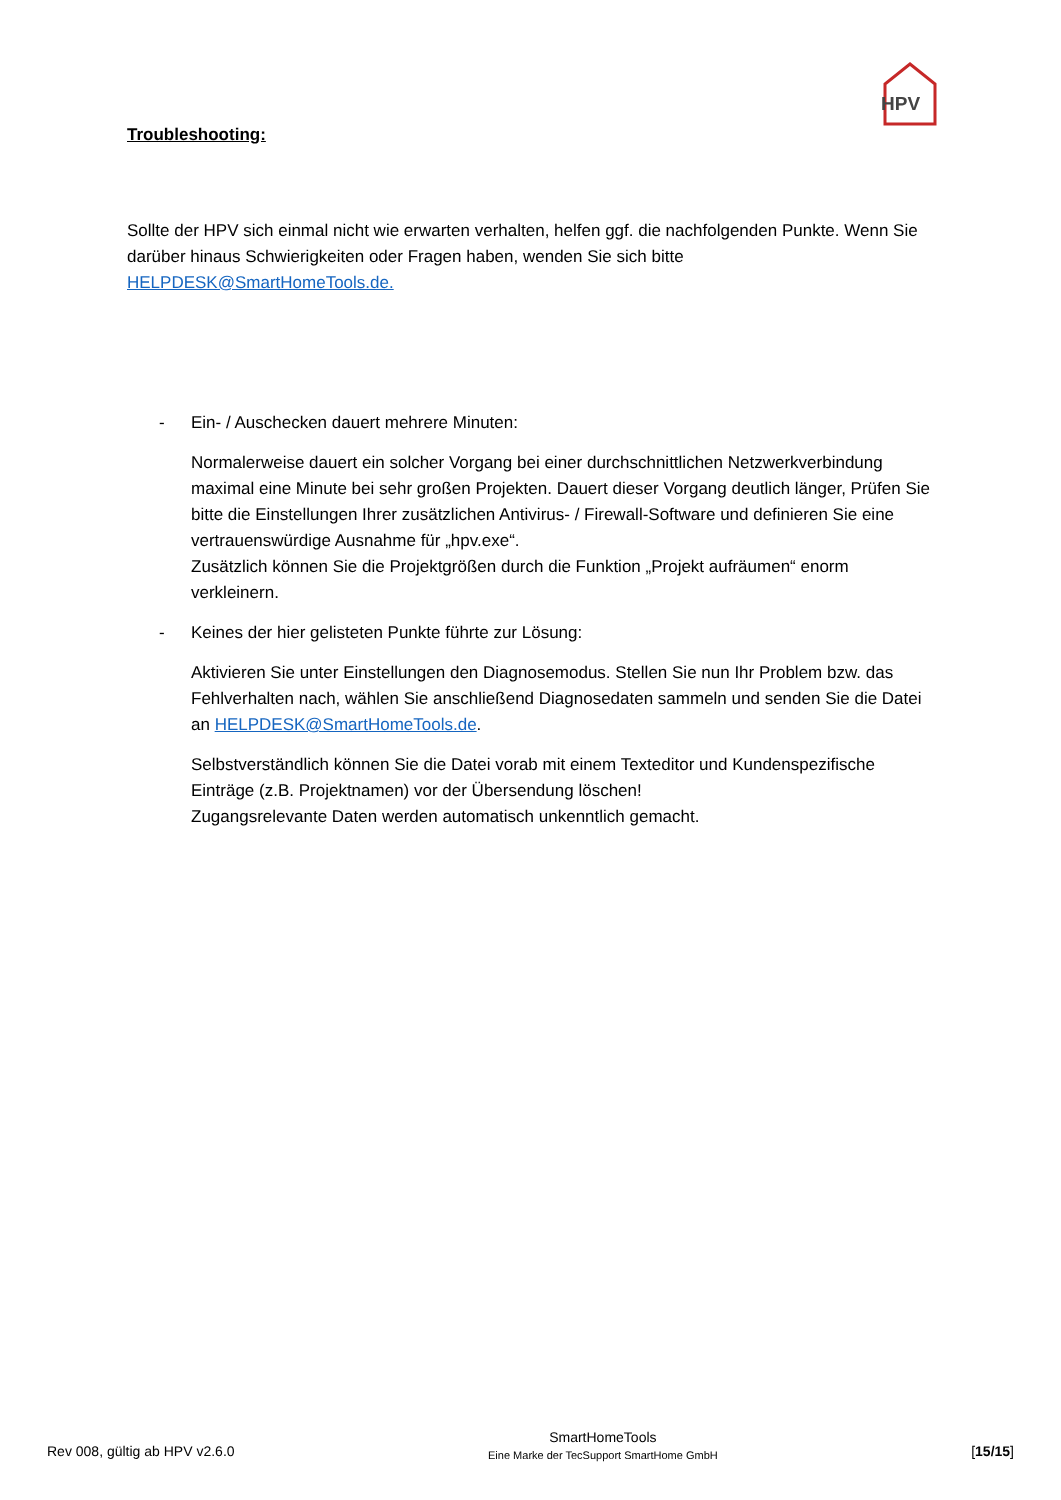HPV
Troubleshooting:
Sollte der HPV sich einmal nicht wie erwarten verhalten, helfen ggf. die nachfolgenden Punkte. Wenn Sie darüber hinaus Schwierigkeiten oder Fragen haben, wenden Sie sich bitte HELPDESK@SmartHomeTools.de.
- Ein- / Auschecken dauert mehrere Minuten:
Normalerweise dauert ein solcher Vorgang bei einer durchschnittlichen Netzwerkverbindung maximal eine Minute bei sehr großen Projekten. Dauert dieser Vorgang deutlich länger, Prüfen Sie bitte die Einstellungen Ihrer zusätzlichen Antivirus- / Firewall-Software und definieren Sie eine vertrauenswürdige Ausnahme für „hpv.exe“.
Zusätzlich können Sie die Projektgrößen durch die Funktion „Projekt aufräumen“ enorm verkleinern.
- Keines der hier gelisteten Punkte führte zur Lösung:
Aktivieren Sie unter Einstellungen den Diagnosemodus. Stellen Sie nun Ihr Problem bzw. das Fehlverhalten nach, wählen Sie anschließend Diagnosedaten sammeln und senden Sie die Datei an HELPDESK@SmartHomeTools.de.
Selbstverständlich können Sie die Datei vorab mit einem Texteditor und Kundenspezifische Einträge (z.B. Projektnamen) vor der Übersendung löschen!
Zugangsrelevante Daten werden automatisch unkenntlich gemacht.
Rev 008, gültig ab HPV v2.6.0
SmartHomeTools
Eine Marke der TecSupport SmartHome GmbH
[15/15]